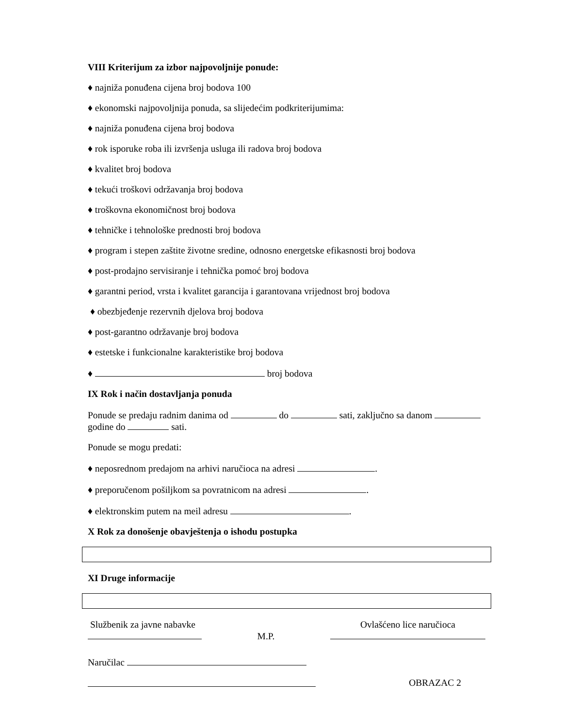VIII Kriterijum za izbor najpovoljnije ponude:
♦ najniža ponuđena cijena broj bodova 100
♦ ekonomski najpovoljnija ponuda, sa slijedećim podkriterijumima:
♦ najniža ponuđena cijena broj bodova
♦ rok isporuke roba ili izvršenja usluga ili radova broj bodova
♦ kvalitet broj bodova
♦ tekući troškovi održavanja broj bodova
♦ troškovna ekonomičnost broj bodova
♦ tehničke i tehnološke prednosti broj bodova
♦ program i stepen zaštite životne sredine, odnosno energetske efikasnosti broj bodova
♦ post-prodajno servisiranje i tehnička pomoć broj bodova
♦ garantni period, vrsta i kvalitet garancija i garantovana vrijednost broj bodova
♦ obezbjeđenje rezervnih djelova broj bodova
♦ post-garantno održavanje broj bodova
♦ estetske i funkcionalne karakteristike broj bodova
♦ broj bodova
IX Rok i način dostavljanja ponuda
Ponude se predaju radnim danima od do sati, zaključno sa danom godine do sati.
Ponude se mogu predati:
♦ neposrednom predajom na arhivi naručioca na adresi .
♦ preporučenom pošiljkom sa povratnicom na adresi .
♦ elektronskim putem na meil adresu .
X Rok za donošenje obavještenja o ishodu postupka
XI Druge informacije
Službenik za javne nabavke
M.P.
Ovlašćeno lice naručioca
Naručilac
OBRAZAC 2